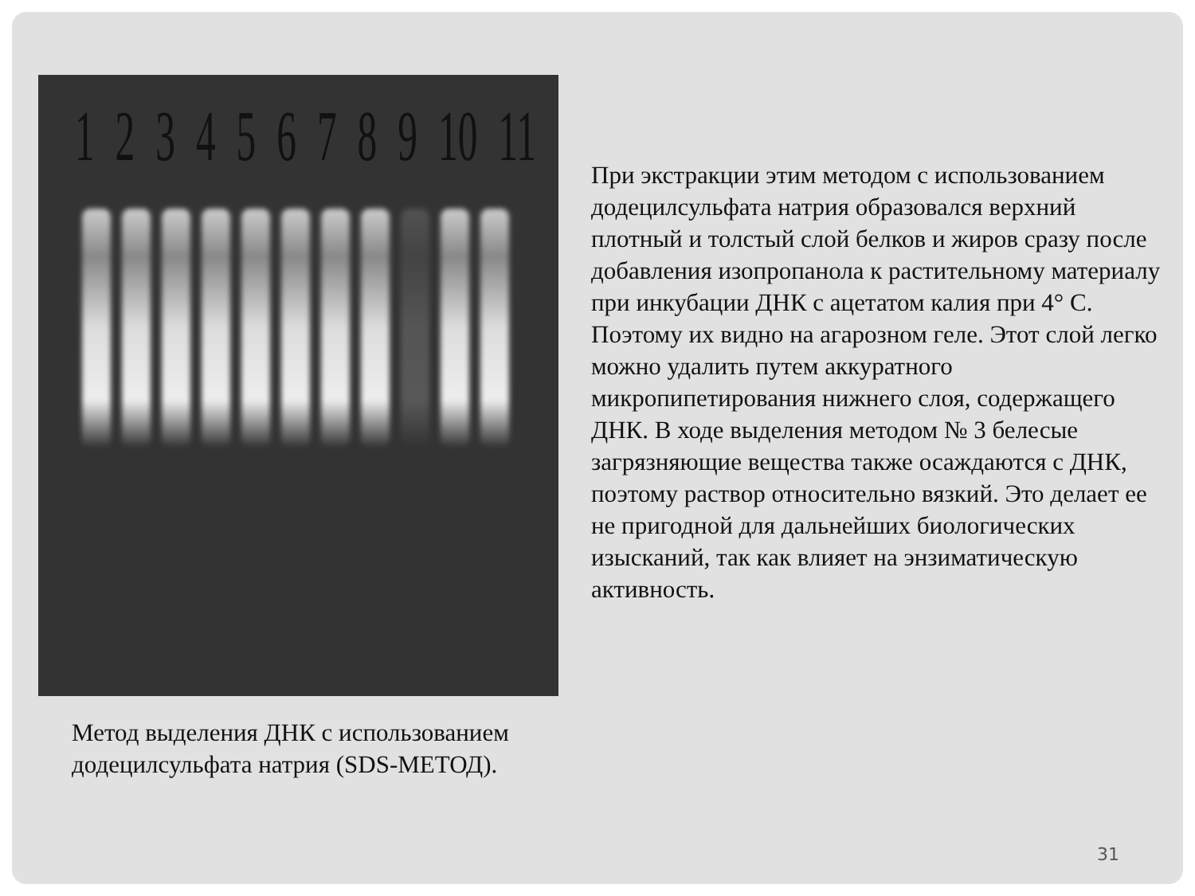1 2 3 4 5 6 7 8 9 10 11
При экстракции этим методом с использованием додецилсульфата натрия образовался верхний плотный и толстый слой белков и жиров сразу после добавления изопропанола к растительному материалу при инкубации ДНК с ацетатом калия при 4° С. Поэтому их видно на агарозном геле. Этот слой легко можно удалить путем аккуратного микропипетирования нижнего слоя, содержащего ДНК. В ходе выделения методом № 3 белесые загрязняющие вещества также осаждаются с ДНК, поэтому раствор относительно вязкий. Это делает ее не пригодной для дальнейших биологических изысканий, так как влияет на энзиматическую активность.
Метод выделения ДНК с использованием
додецилсульфата натрия (SDS-МЕТОД).
31